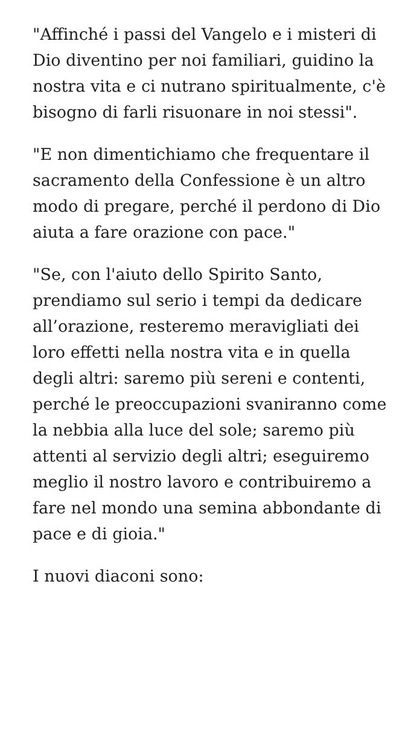"Affinché i passi del Vangelo e i misteri di Dio diventino per noi familiari, guidino la nostra vita e ci nutrano spiritualmente, c'è bisogno di farli risuonare in noi stessi".
"E non dimentichiamo che frequentare il sacramento della Confessione è un altro modo di pregare, perché il perdono di Dio aiuta a fare orazione con pace."
"Se, con l'aiuto dello Spirito Santo, prendiamo sul serio i tempi da dedicare all’orazione, resteremo meravigliati dei loro effetti nella nostra vita e in quella degli altri: saremo più sereni e contenti, perché le preoccupazioni svaniranno come la nebbia alla luce del sole; saremo più attenti al servizio degli altri; eseguiremo meglio il nostro lavoro e contribuiremo a fare nel mondo una semina abbondante di pace e di gioia."
I nuovi diaconi sono: